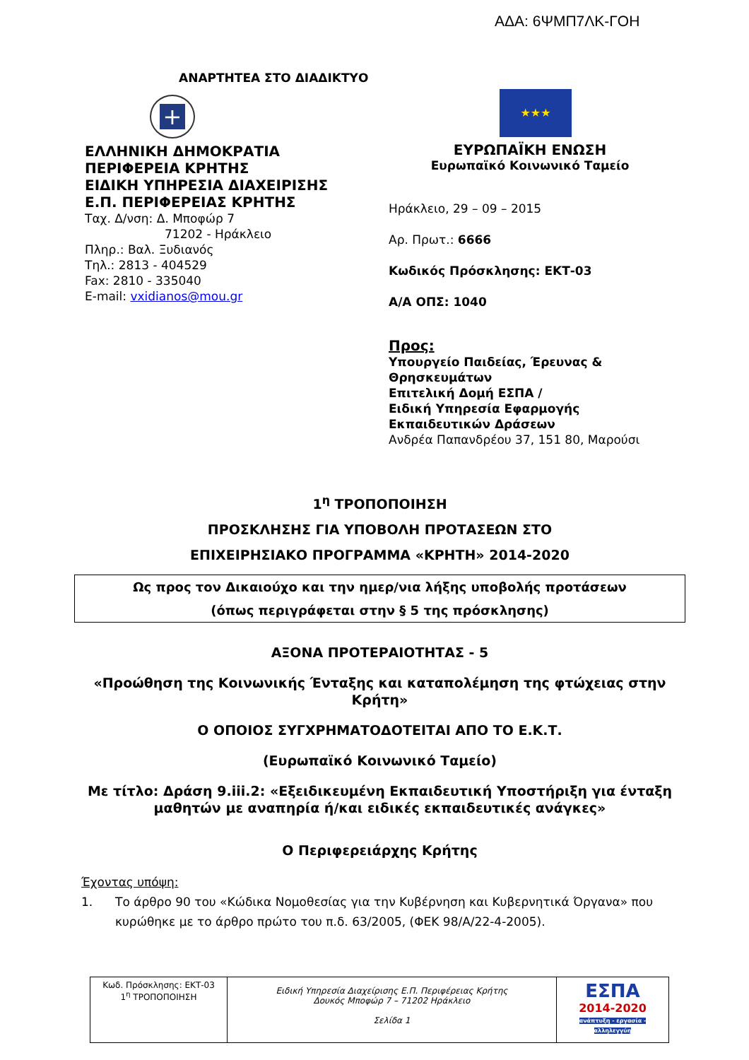ΑΔΑ: 6ΨΜΠ7ΛΚ-ΓΟΗ
ΑΝΑΡΤΗΤΕΑ ΣΤΟ ΔΙΑΔΙΚΤΥΟ
+
ΕΛΛΗΝΙΚΗ ΔΗΜΟΚΡΑΤΙΑ
ΠΕΡΙΦΕΡΕΙΑ ΚΡΗΤΗΣ
ΕΙΔΙΚΗ ΥΠΗΡΕΣΙΑ ΔΙΑΧΕΙΡΙΣΗΣ
Ε.Π. ΠΕΡΙΦΕΡΕΙΑΣ ΚΡΗΤΗΣ
Ταχ. Δ/νση: Δ. Μποφώρ 7
71202 - Ηράκλειο
Πληρ.: Βαλ. Ξυδιανός
Τηλ.: 2813 - 404529
Fax: 2810 - 335040
E-mail: vxidianos@mou.gr
★★★
ΕΥΡΩΠΑΪΚΗ ΕΝΩΣΗ
Ευρωπαϊκό Κοινωνικό Ταμείο
Ηράκλειο, 29 – 09 – 2015
Αρ. Πρωτ.: 6666
Κωδικός Πρόσκλησης: ΕΚΤ-03
Α/Α ΟΠΣ: 1040
Προς:
Υπουργείο Παιδείας, Έρευνας & Θρησκευμάτων
Επιτελική Δομή ΕΣΠΑ /
Ειδική Υπηρεσία Εφαρμογής Εκπαιδευτικών Δράσεων
Ανδρέα Παπανδρέου 37, 151 80, Μαρούσι
1<sup>η</sup> ΤΡΟΠΟΠΟΙΗΣΗ
ΠΡΟΣΚΛΗΣΗΣ ΓΙΑ ΥΠΟΒΟΛΗ ΠΡΟΤΑΣΕΩΝ ΣΤΟ
ΕΠΙΧΕΙΡΗΣΙΑΚΟ ΠΡΟΓΡΑΜΜΑ «ΚΡΗΤΗ» 2014-2020
Ως προς τον Δικαιούχο και την ημερ/νια λήξης υποβολής προτάσεων
(όπως περιγράφεται στην § 5 της πρόσκλησης)
ΑΞΟΝΑ ΠΡΟΤΕΡΑΙΟΤΗΤΑΣ - 5
«Προώθηση της Κοινωνικής Ένταξης και καταπολέμηση της φτώχειας στην Κρήτη»
Ο ΟΠΟΙΟΣ ΣΥΓΧΡΗΜΑΤΟΔΟΤΕΙΤΑΙ ΑΠΟ ΤΟ Ε.Κ.Τ.
(Ευρωπαϊκό Κοινωνικό Ταμείο)
Με τίτλο: Δράση 9.iii.2: «Εξειδικευμένη Εκπαιδευτική Υποστήριξη για ένταξη μαθητών με αναπηρία ή/και ειδικές εκπαιδευτικές ανάγκες»
Ο Περιφερειάρχης Κρήτης
Έχοντας υπόψη:
1. Το άρθρο 90 του «Κώδικα Νομοθεσίας για την Κυβέρνηση και Κυβερνητικά Όργανα» που κυρώθηκε με το άρθρο πρώτο του π.δ. 63/2005, (ΦΕΚ 98/Α/22-4-2005).
| Κωδ. Πρόσκλησης: ΕΚΤ-03 1<sup>η</sup> ΤΡΟΠΟΠΟΙΗΣΗ | Ειδική Υπηρεσία Διαχείρισης Ε.Π. Περιφέρειας Κρήτης Δουκός Μποφώρ 7 – 71202 Ηράκλειο Σελίδα 1 | ΕΣΠΑ 2014-2020 ανάπτυξη - εργασία - αλληλεγγύη |